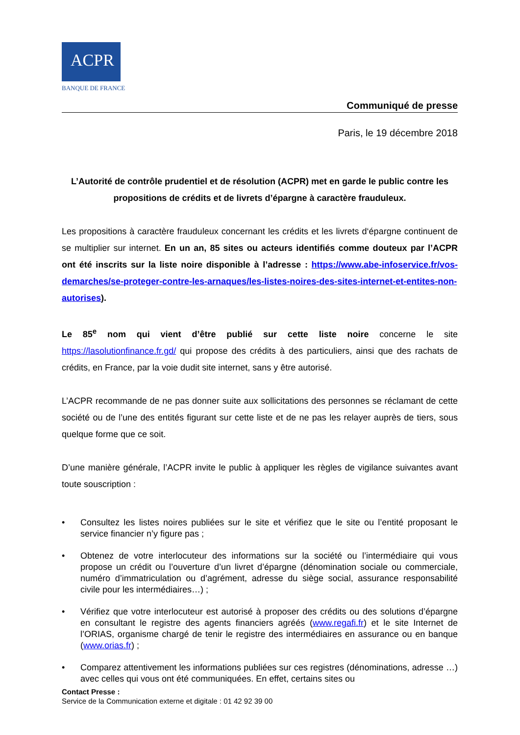ACPR
BANQUE DE FRANCE
Communiqué de presse
Paris, le 19 décembre 2018
L’Autorité de contrôle prudentiel et de résolution (ACPR) met en garde le public contre les propositions de crédits et de livrets d’épargne à caractère frauduleux.
Les propositions à caractère frauduleux concernant les crédits et les livrets d‘épargne continuent de se multiplier sur internet. En un an, 85 sites ou acteurs identifiés comme douteux par l’ACPR ont été inscrits sur la liste noire disponible à l’adresse : https://www.abe-infoservice.fr/vos-demarches/se-proteger-contre-les-arnaques/les-listes-noires-des-sites-internet-et-entites-non-autorises).
Le 85<sup>e</sup> nom qui vient d’être publié sur cette liste noire concerne le site https://lasolutionfinance.fr.gd/ qui propose des crédits à des particuliers, ainsi que des rachats de crédits, en France, par la voie dudit site internet, sans y être autorisé.
L’ACPR recommande de ne pas donner suite aux sollicitations des personnes se réclamant de cette société ou de l’une des entités figurant sur cette liste et de ne pas les relayer auprès de tiers, sous quelque forme que ce soit.
D’une manière générale, l’ACPR invite le public à appliquer les règles de vigilance suivantes avant toute souscription :
• Consultez les listes noires publiées sur le site et vérifiez que le site ou l’entité proposant le service financier n’y figure pas ;
• Obtenez de votre interlocuteur des informations sur la société ou l’intermédiaire qui vous propose un crédit ou l’ouverture d’un livret d’épargne (dénomination sociale ou commerciale, numéro d’immatriculation ou d’agrément, adresse du siège social, assurance responsabilité civile pour les intermédiaires…) ;
• Vérifiez que votre interlocuteur est autorisé à proposer des crédits ou des solutions d’épargne en consultant le registre des agents financiers agréés (www.regafi.fr) et le site Internet de l’ORIAS, organisme chargé de tenir le registre des intermédiaires en assurance ou en banque (www.orias.fr) ;
• Comparez attentivement les informations publiées sur ces registres (dénominations, adresse …) avec celles qui vous ont été communiquées. En effet, certains sites ou
Contact Presse :
Service de la Communication externe et digitale : 01 42 92 39 00